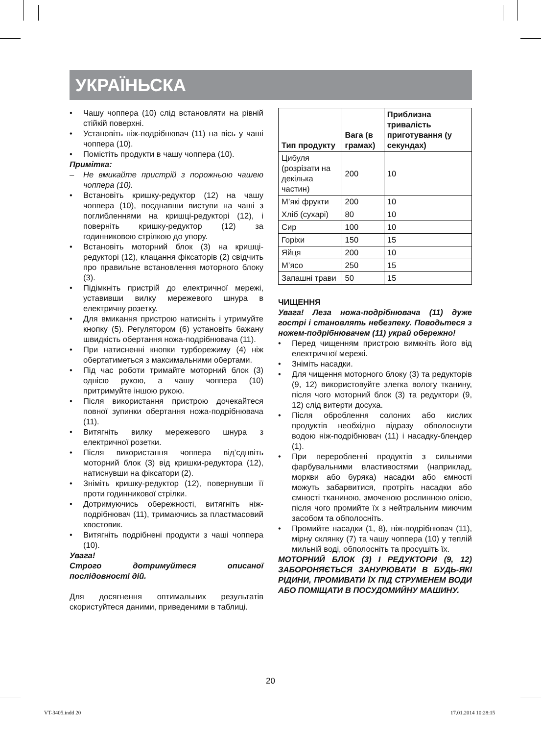УКРАЇНЬСКА
• Чашу чоппера (10) слід встановляти на рівній стійкій поверхні.
• Установіть ніж-подрібнювач (11) на вісь у чаші чоппера (10).
• Помістіть продукти в чашу чоппера (10).
Примітка:
– Не вмикайте пристрій з порожньою чашею чоппера (10).
• Встановіть кришку-редуктор (12) на чашу чоппера (10), поєднавши виступи на чаші з поглибленнями на кришці-редукторі (12), і поверніть кришку-редуктор (12) за годинниковою стрілкою до упору.
• Встановіть моторний блок (3) на кришці-редукторі (12), клацання фіксаторів (2) свідчить про правильне встановлення моторного блоку (3).
• Підімкніть пристрій до електричної мережі, уставивши вилку мережевого шнура в електричну розетку.
• Для вмикання пристрою натисніть і утримуйте кнопку (5). Регулятором (6) установіть бажану швидкість обертання ножа-подрібнювача (11).
• При натисненні кнопки турборежиму (4) ніж обертатиметься з максимальними обертами.
• Під час роботи тримайте моторний блок (3) однією рукою, а чашу чоппера (10) притримуйте іншою рукою.
• Після використання пристрою дочекайтеся повної зупинки обертання ножа-подрібнювача (11).
• Витягніть вилку мережевого шнура з електричної розетки.
• Після використання чоппера від’єднвіть моторний блок (3) від кришки-редуктора (12), натиснувши на фіксатори (2).
• Зніміть кришку-редуктор (12), повернувши її проти годинникової стрілки.
• Дотримуючись обережності, витягніть ніж-подрібнювач (11), тримаючись за пластмасовий хвостовик.
• Витягніть подрібнені продукти з чаші чоппера (10).
Увага!
Строго дотримуйтеся описаної послідовності дій.
Для досягнення оптимальних результатів скористуйтеся даними, приведеними в таблиці.
| Тип продукту | Вага (в грамах) | Приблизна тривалість приготування (у секундах) |
| --- | --- | --- |
| Цибуля (розрізати на декілька частин) | 200 | 10 |
| М’які фрукти | 200 | 10 |
| Хліб (сухарі) | 80 | 10 |
| Сир | 100 | 10 |
| Горіхи | 150 | 15 |
| Яйця | 200 | 10 |
| М’ясо | 250 | 15 |
| Запашні трави | 50 | 15 |
ЧИЩЕННЯ
Увага! Леза ножа-подрібнювача (11) дуже гострі і становлять небезпеку. Поводьтеся з ножем-подрібнювачем (11) украй обережно!
• Перед чищенням пристрою вимкніть його від електричної мережі.
• Зніміть насадки.
• Для чищення моторного блоку (3) та редукторів (9, 12) використовуйте злегка вологу тканину, після чого моторний блок (3) та редуктори (9, 12) слід витерти досуха.
• Після оброблення солоних або кислих продуктів необхідно відразу обполоснути водою ніж-подрібнювач (11) і насадку-блендер (1).
• При переробленні продуктів з сильними фарбувальними властивостями (наприклад, моркви або буряка) насадки або ємності можуть забарвитися, протріть насадки або ємності тканиною, змоченою рослинною олією, після чого промийте їх з нейтральним миючим засобом та обполосніть.
• Промийте насадки (1, 8), ніж-подрібнювач (11), мірну склянку (7) та чашу чоппера (10) у теплій мильній воді, обполосніть та просушіть їх.
МОТОРНИЙ БЛОК (3) І РЕДУКТОРИ (9, 12) ЗАБОРОНЯЄТЬСЯ ЗАНУРЮВАТИ В БУДЬ-ЯКІ РІДИНИ, ПРОМИВАТИ ЇХ ПІД СТРУМЕНЕМ ВОДИ АБО ПОМІЩАТИ В ПОСУДОМИЙНУ МАШИНУ.
20
VT-3405.indd 20 17.01.2014 10:28:15